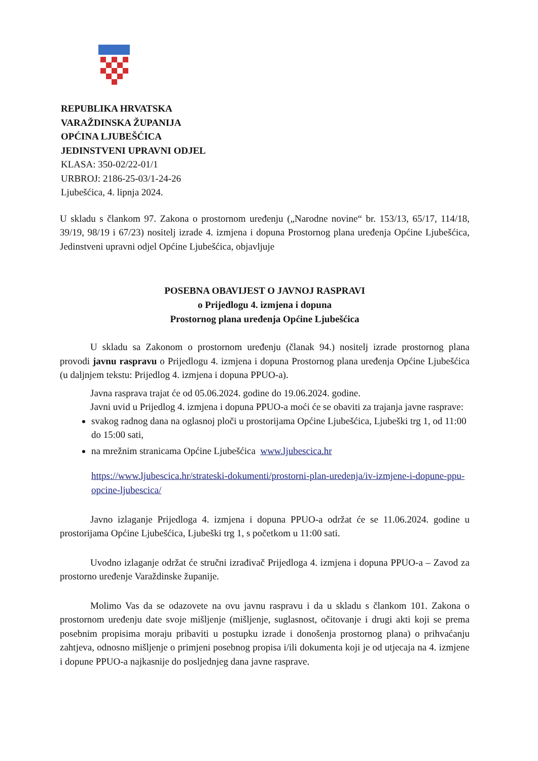REPUBLIKA HRVATSKA
VARAŽDINSKA ŽUPANIJA
OPĆINA LJUBEŠĆICA
JEDINSTVENI UPRAVNI ODJEL
KLASA: 350-02/22-01/1
URBROJ: 2186-25-03/1-24-26
Ljubešćica, 4. lipnja 2024.
U skladu s člankom 97. Zakona o prostornom uređenju („Narodne novine“ br. 153/13, 65/17, 114/18, 39/19, 98/19 i 67/23) nositelj izrade 4. izmjena i dopuna Prostornog plana uređenja Općine Ljubešćica, Jedinstveni upravni odjel Općine Ljubešćica, objavljuje
POSEBNA OBAVIJEST O JAVNOJ RASPRAVI
o Prijedlogu 4. izmjena i dopuna
Prostornog plana uređenja Općine Ljubešćica
U skladu sa Zakonom o prostornom uređenju (članak 94.) nositelj izrade prostornog plana provodi javnu raspravu o Prijedlogu 4. izmjena i dopuna Prostornog plana uređenja Općine Ljubešćica (u daljnjem tekstu: Prijedlog 4. izmjena i dopuna PPUO-a).
Javna rasprava trajat će od 05.06.2024. godine do 19.06.2024. godine.
Javni uvid u Prijedlog 4. izmjena i dopuna PPUO-a moći će se obaviti za trajanja javne rasprave:
svakog radnog dana na oglasnoj ploči u prostorijama Općine Ljubešćica, Ljubeški trg 1, od 11:00 do 15:00 sati,
na mrežnim stranicama Općine Ljubešćica www.ljubescica.hr
https://www.ljubescica.hr/strateski-dokumenti/prostorni-plan-uredenja/iv-izmjene-i-dopune-ppu-opcine-ljubescica/
Javno izlaganje Prijedloga 4. izmjena i dopuna PPUO-a održat će se 11.06.2024. godine u prostorijama Općine Ljubešćica, Ljubeški trg 1, s početkom u 11:00 sati.
Uvodno izlaganje održat će stručni izrađivač Prijedloga 4. izmjena i dopuna PPUO-a – Zavod za prostorno uređenje Varaždinske županije.
Molimo Vas da se odazovete na ovu javnu raspravu i da u skladu s člankom 101. Zakona o prostornom uređenju date svoje mišljenje (mišljenje, suglasnost, očitovanje i drugi akti koji se prema posebnim propisima moraju pribaviti u postupku izrade i donošenja prostornog plana) o prihvaćanju zahtjeva, odnosno mišljenje o primjeni posebnog propisa i/ili dokumenta koji je od utjecaja na 4. izmjene i dopune PPUO-a najkasnije do posljednjeg dana javne rasprave.